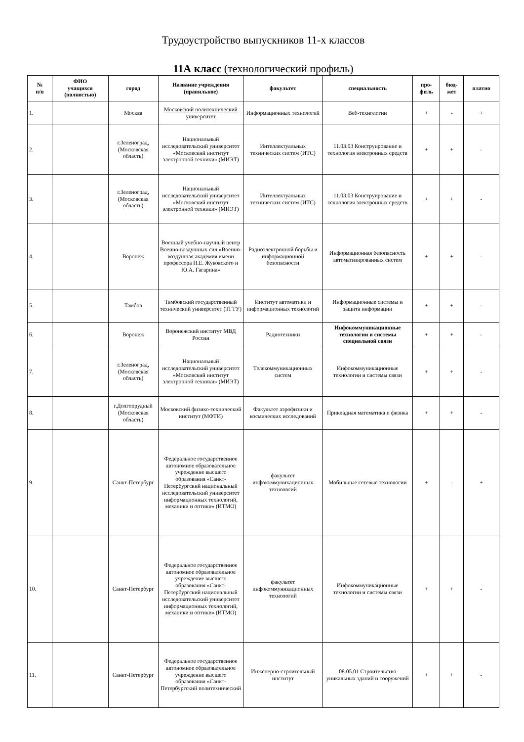Трудоустройство выпускников 11-х классов
11А класс (технологический профиль)
| № п/п | ФИО учащихся (полностью) | город | Название учреждения (правильное) | факультет | специальность | про- филь | бюд- жет | платно |
| --- | --- | --- | --- | --- | --- | --- | --- | --- |
| 1. | | Москва | Московский политехнический университет | Информационных технологий | Веб-технологии | + | - | + |
| 2. | | г.Зеленоград, (Московская область) | Национальный исследовательский университет «Московский институт электронной техники» (МИЭТ) | Интеллектуальных технических систем (ИТС) | 11.03.03 Конструирование и технология электронных средств | + | + | - |
| 3. | | г.Зеленоград, (Московская область) | Национальный исследовательский университет «Московский институт электронной техники» (МИЭТ) | Интеллектуальных технических систем (ИТС) | 11.03.03 Конструирование и технология электронных средств | + | + | - |
| 4. | | Воронеж | Военный учебно-научный центр Военно-воздушных сил «Военно-воздушная академия имени профессора Н.Е. Жуковского и Ю.А. Гагарина» | Радиоэлектронной борьбы и информационной безопасности | Информационная безопасность автоматизированных систем | + | + | - |
| 5. | | Тамбов | Тамбовский государственный технический университет (ТГТУ) | Институт автоматики и информационных технологий | Информационные системы и защита информации | + | + | - |
| 6. | | Воронеж | Воронежский институт МВД России | Радиотехники | Инфокоммуникационные технологии и системы специальной связи | + | + | - |
| 7. | | г.Зеленоград, (Московская область) | Национальный исследовательский университет «Московский институт электронной техники» (МИЭТ) | Телекоммуникационных систем | Инфокоммуникационные технологии и системы связи | + | + | - |
| 8. | | г.Долгопрудный (Московская область) | Московский физико-технический институт (МФТИ) | Факультет аэрофизики и космических исследований | Прикладная математика и физика | + | + | - |
| 9. | | Санкт-Петербург | Федеральное государственное автономное образовательное учреждение высшего образования «Санкт-Петербургский национальный исследовательский университет информационных технологий, механики и оптики» (ИТМО) | факультет инфокоммуникационных технологий | Мобильные сетевые технологии | + | - | + |
| 10. | | Санкт-Петербург | Федеральное государственное автономное образовательное учреждение высшего образования «Санкт-Петербургский национальный исследовательский университет информационных технологий, механики и оптики» (ИТМО) | факультет инфокоммуникационных технологий | Инфокоммуникационные технологии и системы связи | + | + | - |
| 11. | | Санкт-Петербург | Федеральное государственное автономное образовательное учреждение высшего образования «Санкт-Петербургский политехнический | Инженерно-строительный институт | 08.05.01 Строительство уникальных зданий и сооружений | + | + | - |